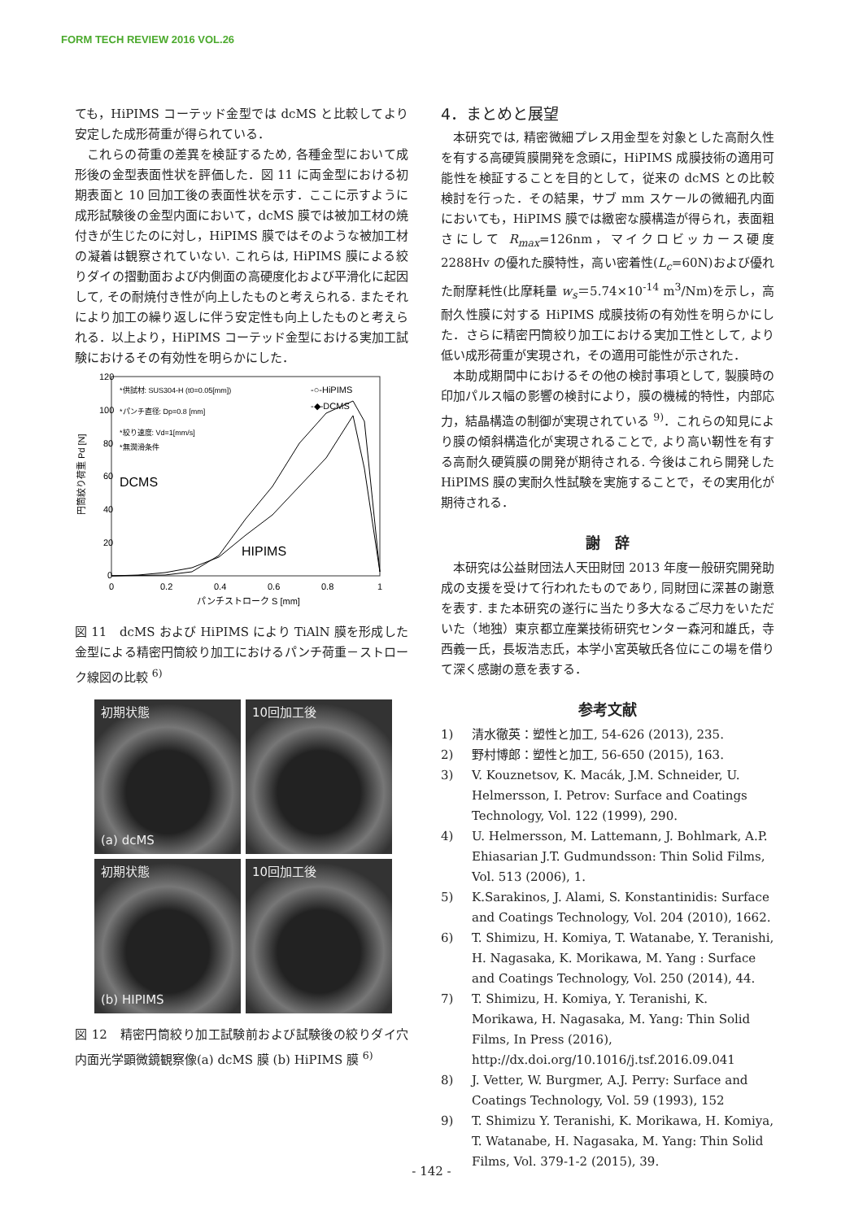FORM TECH REVIEW 2016 VOL.26
ても，HiPIMS コーテッド金型では dcMS と比較してより安定した成形荷重が得られている．
これらの荷重の差異を検証するため, 各種金型において成形後の金型表面性状を評価した．図 11 に両金型における初期表面と 10 回加工後の表面性状を示す．ここに示すように成形試験後の金型内面において，dcMS 膜では被加工材の焼付きが生じたのに対し，HiPIMS 膜ではそのような被加工材の凝着は観察されていない. これらは, HiPIMS 膜による絞りダイの摺動面および内側面の高硬度化および平滑化に起因して, その耐焼付き性が向上したものと考えられる. またそれにより加工の繰り返しに伴う安定性も向上したものと考えられる．以上より，HiPIMS コーテッド金型における実加工試験におけるその有効性を明らかにした．
120
100
80
60
40
20
0
0
0.2
0.4
0.6
0.8
1
パンチストローク S [mm]
円筒絞り荷重 Pd [N]
*供試材: SUS304-H (t0=0.05[mm])
*パンチ直径: Dp=0.8 [mm]
*絞り速度: Vd=1[mm/s]
*無潤滑条件
-○-HiPIMS
-◆-DCMS
DCMS
HIPIMS
図 11　dcMS および HiPIMS により TiAlN 膜を形成した金型による精密円筒絞り加工におけるパンチ荷重－ストローク線図の比較 <sup>6)</sup>
初期状態
(a) dcMS
10回加工後
初期状態
(b) HIPIMS
10回加工後
図 12　精密円筒絞り加工試験前および試験後の絞りダイ穴内面光学顕微鏡観察像(a) dcMS 膜 (b) HiPIMS 膜 <sup>6)</sup>
4．まとめと展望
本研究では, 精密微細プレス用金型を対象とした高耐久性を有する高硬質膜開発を念頭に，HiPIMS 成膜技術の適用可能性を検証することを目的として，従来の dcMS との比較検討を行った．その結果，サブ mm スケールの微細孔内面においても，HiPIMS 膜では緻密な膜構造が得られ，表面粗さにして R<sub>max</sub>=126nm，マイクロビッカース硬度 2288Hv の優れた膜特性，高い密着性(L<sub>c</sub>=60N)および優れた耐摩耗性(比摩耗量 w<sub>s</sub>＝5.74×10<sup>-14</sup> m<sup>3</sup>/Nm)を示し，高耐久性膜に対する HiPIMS 成膜技術の有効性を明らかにした．さらに精密円筒絞り加工における実加工性として, より低い成形荷重が実現され，その適用可能性が示された．
本助成期間中におけるその他の検討事項として, 製膜時の印加パルス幅の影響の検討により，膜の機械的特性，内部応力，結晶構造の制御が実現されている <sup>9)</sup>．これらの知見により膜の傾斜構造化が実現されることで, より高い靭性を有する高耐久硬質膜の開発が期待される. 今後はこれら開発した HiPIMS 膜の実耐久性試験を実施することで，その実用化が期待される．
謝　辞
本研究は公益財団法人天田財団 2013 年度一般研究開発助成の支援を受けて行われたものであり, 同財団に深甚の謝意を表す. また本研究の遂行に当たり多大なるご尽力をいただいた（地独）東京都立産業技術研究センター森河和雄氏，寺西義一氏，長坂浩志氏，本学小宮英敏氏各位にこの場を借りて深く感謝の意を表する．
参考文献
1) 清水徹英：塑性と加工, 54-626 (2013), 235.
2) 野村博郎：塑性と加工, 56-650 (2015), 163.
3) V. Kouznetsov, K. Macák, J.M. Schneider, U. Helmersson, I. Petrov: Surface and Coatings Technology, Vol. 122 (1999), 290.
4) U. Helmersson, M. Lattemann, J. Bohlmark, A.P. Ehiasarian J.T. Gudmundsson: Thin Solid Films, Vol. 513 (2006), 1.
5) K.Sarakinos, J. Alami, S. Konstantinidis: Surface and Coatings Technology, Vol. 204 (2010), 1662.
6) T. Shimizu, H. Komiya, T. Watanabe, Y. Teranishi, H. Nagasaka, K. Morikawa, M. Yang : Surface and Coatings Technology, Vol. 250 (2014), 44.
7) T. Shimizu, H. Komiya, Y. Teranishi, K. Morikawa, H. Nagasaka, M. Yang: Thin Solid Films, In Press (2016), http://dx.doi.org/10.1016/j.tsf.2016.09.041
8) J. Vetter, W. Burgmer, A.J. Perry: Surface and Coatings Technology, Vol. 59 (1993), 152
9) T. Shimizu Y. Teranishi, K. Morikawa, H. Komiya, T. Watanabe, H. Nagasaka, M. Yang: Thin Solid Films, Vol. 379-1-2 (2015), 39.
- 142 -